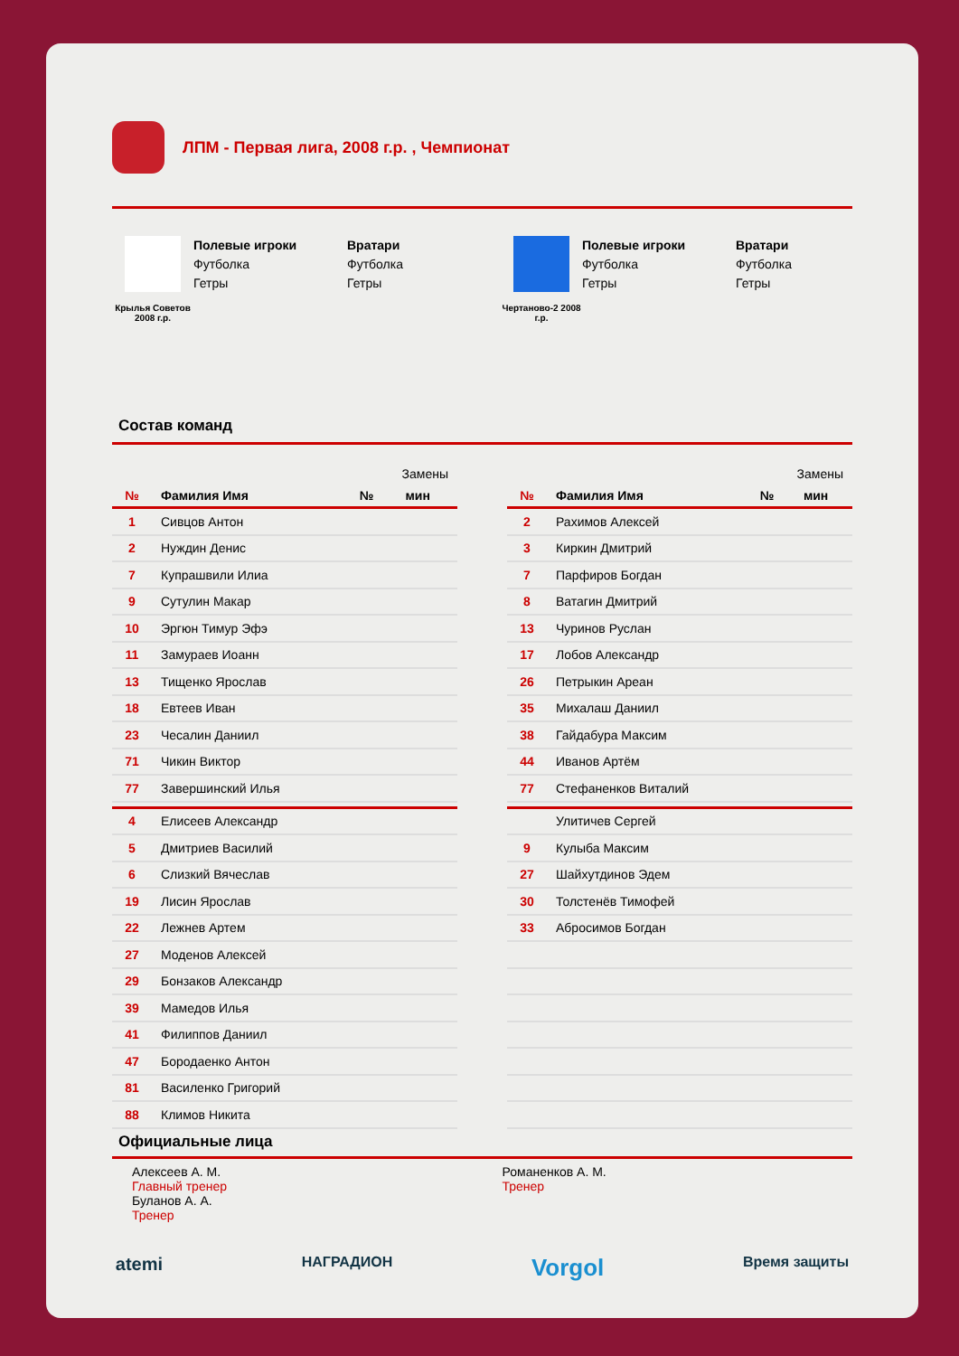ЛПМ - Первая лига, 2008 г.р. , Чемпионат
Крылья Советов 2008 г.р.
Полевые игроки
Футболка
Гетры
Вратари
Футболка
Гетры
Чертаново-2 2008 г.р.
Полевые игроки
Футболка
Гетры
Вратари
Футболка
Гетры
Состав команд
| | | Замены | |
| --- | --- | --- | --- |
| № | Фамилия Имя | № | мин |
| 1 | Сивцов Антон | | |
| 2 | Нуждин Денис | | |
| 7 | Купрашвили Илиа | | |
| 9 | Сутулин Макар | | |
| 10 | Эргюн Тимур Эфэ | | |
| 11 | Замураев Иоанн | | |
| 13 | Тищенко Ярослав | | |
| 18 | Евтеев Иван | | |
| 23 | Чесалин Даниил | | |
| 71 | Чикин Виктор | | |
| 77 | Завершинский Илья | | |
| 4 | Елисеев Александр | | |
| 5 | Дмитриев Василий | | |
| 6 | Слизкий Вячеслав | | |
| 19 | Лисин Ярослав | | |
| 22 | Лежнев Артем | | |
| 27 | Моденов Алексей | | |
| 29 | Бонзаков Александр | | |
| 39 | Мамедов Илья | | |
| 41 | Филиппов Даниил | | |
| 47 | Бородаенко Антон | | |
| 81 | Василенко Григорий | | |
| 88 | Климов Никита | | |
| | | Замены | |
| --- | --- | --- | --- |
| № | Фамилия Имя | № | мин |
| 2 | Рахимов Алексей | | |
| 3 | Киркин Дмитрий | | |
| 7 | Парфиров Богдан | | |
| 8 | Ватагин Дмитрий | | |
| 13 | Чуринов Руслан | | |
| 17 | Лобов Александр | | |
| 26 | Петрыкин Ареан | | |
| 35 | Михалаш Даниил | | |
| 38 | Гайдабура Максим | | |
| 44 | Иванов Артём | | |
| 77 | Стефаненков Виталий | | |
| | Улитичев Сергей | | |
| 9 | Кулыба Максим | | |
| 27 | Шайхутдинов Эдем | | |
| 30 | Толстенёв Тимофей | | |
| 33 | Абросимов Богдан | | |
Официальные лица
Алексеев А. М.
Главный тренер
Буланов А. А.
Тренер
Романенков А. М.
Тренер
atemi НАГРАДИОН Vorgol Время защиты